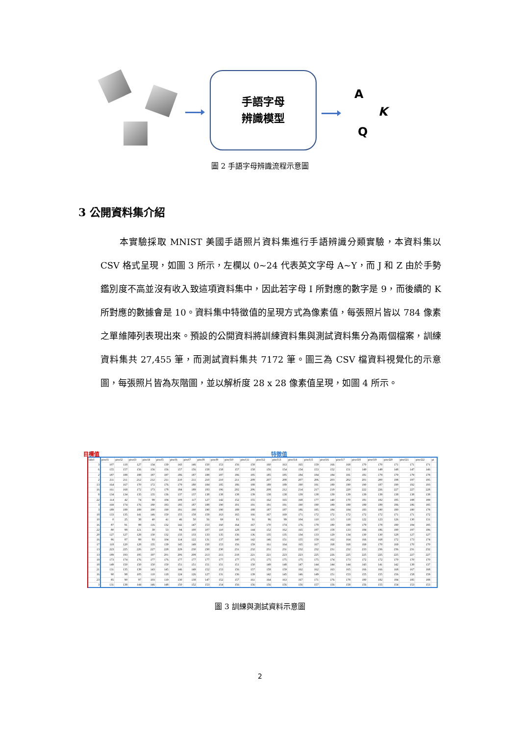手語字母
辨識模型
A
K
Q
圖 2 手語字母辨識流程示意圖
3 公開資料集介紹
　　本實驗採取 MNIST 美國手語照片資料集進行手語辨識分類實驗，本資料集以 CSV 格式呈現，如圖 3 所示，左欄以 0~24 代表英文字母 A~Y，而 J 和 Z 由於手勢鑑別度不高並沒有收入致這項資料集中，因此若字母 I 所對應的數字是 9，而後續的 K 所對應的數據會是 10。資料集中特徵值的呈現方式為像素值，每張照片皆以 784 像素之單維陣列表現出來。預設的公開資料將訓練資料集與測試資料集分為兩個檔案，訓練資料集共 27,455 筆，而測試資料集共 7172 筆。圖三為 CSV 檔資料視覺化的示意圖，每張照片皆為灰階圖，並以解析度 28 x 28 像素值呈現，如圖 4 所示。
目標值 特徵值
| label | pixel1 | pixel2 | pixel3 | pixel4 | pixel5 | pixel6 | pixel7 | pixel8 | pixel9 | pixel10 | pixel11 | pixel12 | pixel13 | pixel14 | pixel15 | pixel16 | pixel17 | pixel18 | pixel19 | pixel20 | pixel21 | pixel22 | pi |
| --- | --- | --- | --- | --- | --- | --- | --- | --- | --- | --- | --- | --- | --- | --- | --- | --- | --- | --- | --- | --- | --- | --- | --- |
| 3 | 107 | 118 | 127 | 134 | 139 | 143 | 146 | 150 | 153 | 156 | 158 | 160 | 163 | 165 | 159 | 166 | 168 | 170 | 170 | 171 | 171 | 171 | |
| 6 | 155 | 157 | 156 | 156 | 156 | 157 | 156 | 158 | 158 | 157 | 158 | 156 | 154 | 154 | 153 | 152 | 151 | 149 | 149 | 148 | 147 | 146 | |
| 2 | 187 | 188 | 188 | 187 | 187 | 186 | 187 | 188 | 187 | 186 | 185 | 185 | 185 | 184 | 184 | 184 | 181 | 181 | 179 | 179 | 179 | 178 | |
| 2 | 211 | 211 | 212 | 212 | 211 | 210 | 211 | 210 | 210 | 211 | 209 | 207 | 208 | 207 | 206 | 203 | 202 | 201 | 200 | 198 | 197 | 195 | |
| 13 | 164 | 167 | 170 | 172 | 176 | 179 | 180 | 184 | 185 | 186 | 188 | 189 | 189 | 190 | 191 | 189 | 190 | 190 | 187 | 190 | 192 | 193 | |
| 16 | 161 | 168 | 172 | 173 | 178 | 184 | 189 | 193 | 196 | 202 | 206 | 208 | 212 | 214 | 217 | 219 | 220 | 222 | 226 | 227 | 227 | 228 | |
| 8 | 134 | 134 | 135 | 135 | 136 | 137 | 137 | 138 | 138 | 138 | 139 | 138 | 138 | 139 | 138 | 139 | 139 | 139 | 139 | 138 | 138 | 138 | |
| 22 | 114 | 42 | 74 | 99 | 104 | 109 | 117 | 127 | 142 | 152 | 155 | 162 | 165 | 168 | 177 | 140 | 170 | 181 | 182 | 185 | 188 | 189 | |
| 3 | 169 | 174 | 176 | 180 | 183 | 185 | 187 | 188 | 190 | 191 | 191 | 191 | 191 | 190 | 190 | 189 | 189 | 189 | 189 | 186 | 186 | 185 | |
| 3 | 189 | 189 | 189 | 190 | 190 | 191 | 190 | 190 | 190 | 189 | 188 | 187 | 187 | 186 | 185 | 184 | 184 | 183 | 180 | 180 | 180 | 178 | |
| 18 | 133 | 135 | 141 | 146 | 150 | 155 | 158 | 159 | 163 | 165 | 166 | 167 | 169 | 171 | 172 | 172 | 172 | 172 | 172 | 171 | 171 | 172 | |
| 10 | 0 | 25 | 38 | 40 | 41 | 46 | 50 | 56 | 69 | 81 | 91 | 96 | 99 | 104 | 110 | 115 | 118 | 122 | 123 | 126 | 130 | 131 | |
| 16 | 87 | 91 | 99 | 116 | 132 | 142 | 147 | 153 | 160 | 164 | 167 | 170 | 174 | 176 | 179 | 180 | 180 | 179 | 178 | 180 | 184 | 185 | |
| 22 | 80 | 98 | 121 | 39 | 53 | 94 | 100 | 107 | 110 | 128 | 144 | 152 | 162 | 165 | 187 | 158 | 133 | 184 | 186 | 190 | 197 | 196 | |
| 20 | 127 | 127 | 128 | 130 | 132 | 133 | 133 | 133 | 135 | 136 | 136 | 135 | 135 | 134 | 133 | 129 | 134 | 130 | 130 | 128 | 127 | 127 | |
| 16 | 86 | 87 | 89 | 93 | 104 | 114 | 122 | 131 | 137 | 140 | 142 | 146 | 151 | 155 | 159 | 162 | 164 | 166 | 168 | 172 | 173 | 174 | |
| 17 | 118 | 120 | 128 | 135 | 139 | 145 | 149 | 150 | 153 | 156 | 159 | 161 | 164 | 165 | 167 | 168 | 168 | 169 | 170 | 169 | 170 | 170 | |
| 13 | 223 | 225 | 226 | 227 | 228 | 229 | 230 | 230 | 230 | 231 | 232 | 231 | 231 | 232 | 232 | 231 | 232 | 233 | 236 | 236 | 231 | 232 | |
| 13 | 189 | 193 | 195 | 197 | 201 | 206 | 208 | 213 | 215 | 218 | 221 | 221 | 223 | 223 | 225 | 226 | 225 | 225 | 225 | 225 | 227 | 227 | |
| 19 | 173 | 174 | 176 | 177 | 176 | 177 | 177 | 177 | 177 | 177 | 175 | 175 | 175 | 175 | 175 | 174 | 173 | 172 | 172 | 170 | 170 | 170 | |
| 18 | 149 | 150 | 150 | 150 | 150 | 151 | 151 | 151 | 151 | 151 | 150 | 149 | 148 | 147 | 144 | 144 | 144 | 143 | 141 | 142 | 139 | 137 | |
| 21 | 131 | 135 | 139 | 143 | 145 | 146 | 149 | 152 | 153 | 156 | 157 | 158 | 159 | 162 | 162 | 163 | 165 | 166 | 166 | 168 | 167 | 168 | |
| 16 | 90 | 98 | 105 | 110 | 118 | 124 | 126 | 127 | 131 | 136 | 139 | 142 | 145 | 146 | 149 | 151 | 153 | 155 | 155 | 156 | 158 | 159 | |
| 23 | 85 | 90 | 97 | 103 | 119 | 130 | 138 | 147 | 152 | 157 | 161 | 164 | 163 | 167 | 171 | 176 | 178 | 180 | 182 | 184 | 185 | 188 | |
| 3 | 131 | 138 | 144 | 146 | 148 | 150 | 152 | 153 | 154 | 156 | 156 | 156 | 156 | 156 | 157 | 156 | 158 | 156 | 155 | 154 | 153 | 153 | |
圖 3 訓練與測試資料示意圖
2